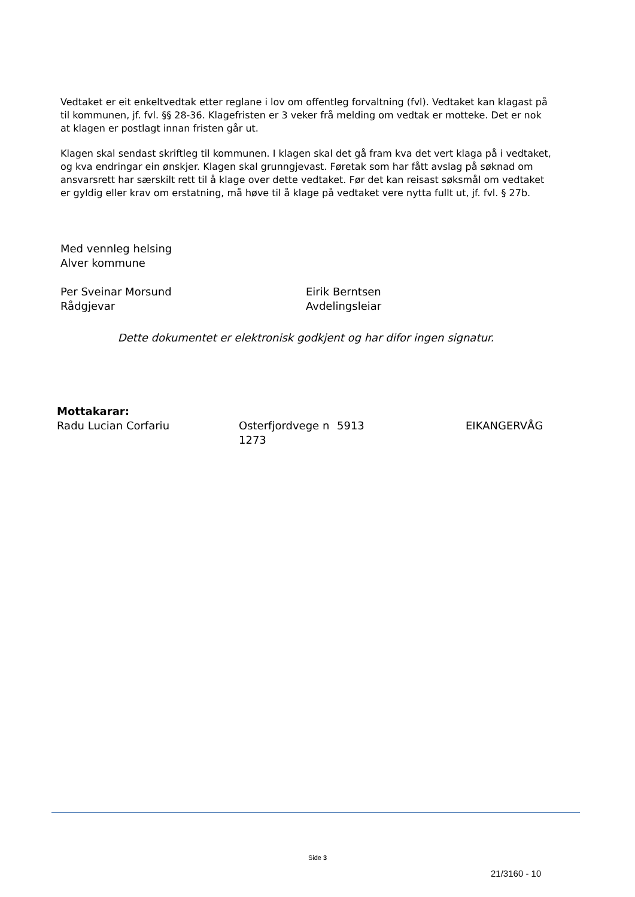Vedtaket er eit enkeltvedtak etter reglane i lov om offentleg forvaltning (fvl). Vedtaket kan klagast på til kommunen, jf. fvl. §§ 28-36. Klagefristen er 3 veker frå melding om vedtak er motteke. Det er nok at klagen er postlagt innan fristen går ut.
Klagen skal sendast skriftleg til kommunen. I klagen skal det gå fram kva det vert klaga på i vedtaket, og kva endringar ein ønskjer. Klagen skal grunngjevast. Føretak som har fått avslag på søknad om ansvarsrett har særskilt rett til å klage over dette vedtaket. Før det kan reisast søksmål om vedtaket er gyldig eller krav om erstatning, må høve til å klage på vedtaket vere nytta fullt ut, jf. fvl. § 27b.
Med vennleg helsing
Alver kommune
Per Sveinar Morsund
Rådgjevar
Eirik Berntsen
Avdelingsleiar
Dette dokumentet er elektronisk godkjent og har difor ingen signatur.
| Mottakarar: | | | |
| Radu Lucian Corfariu | Osterfjordvege n 1273 | 5913 | EIKANGERVÅG |
Side 3
21/3160 - 10